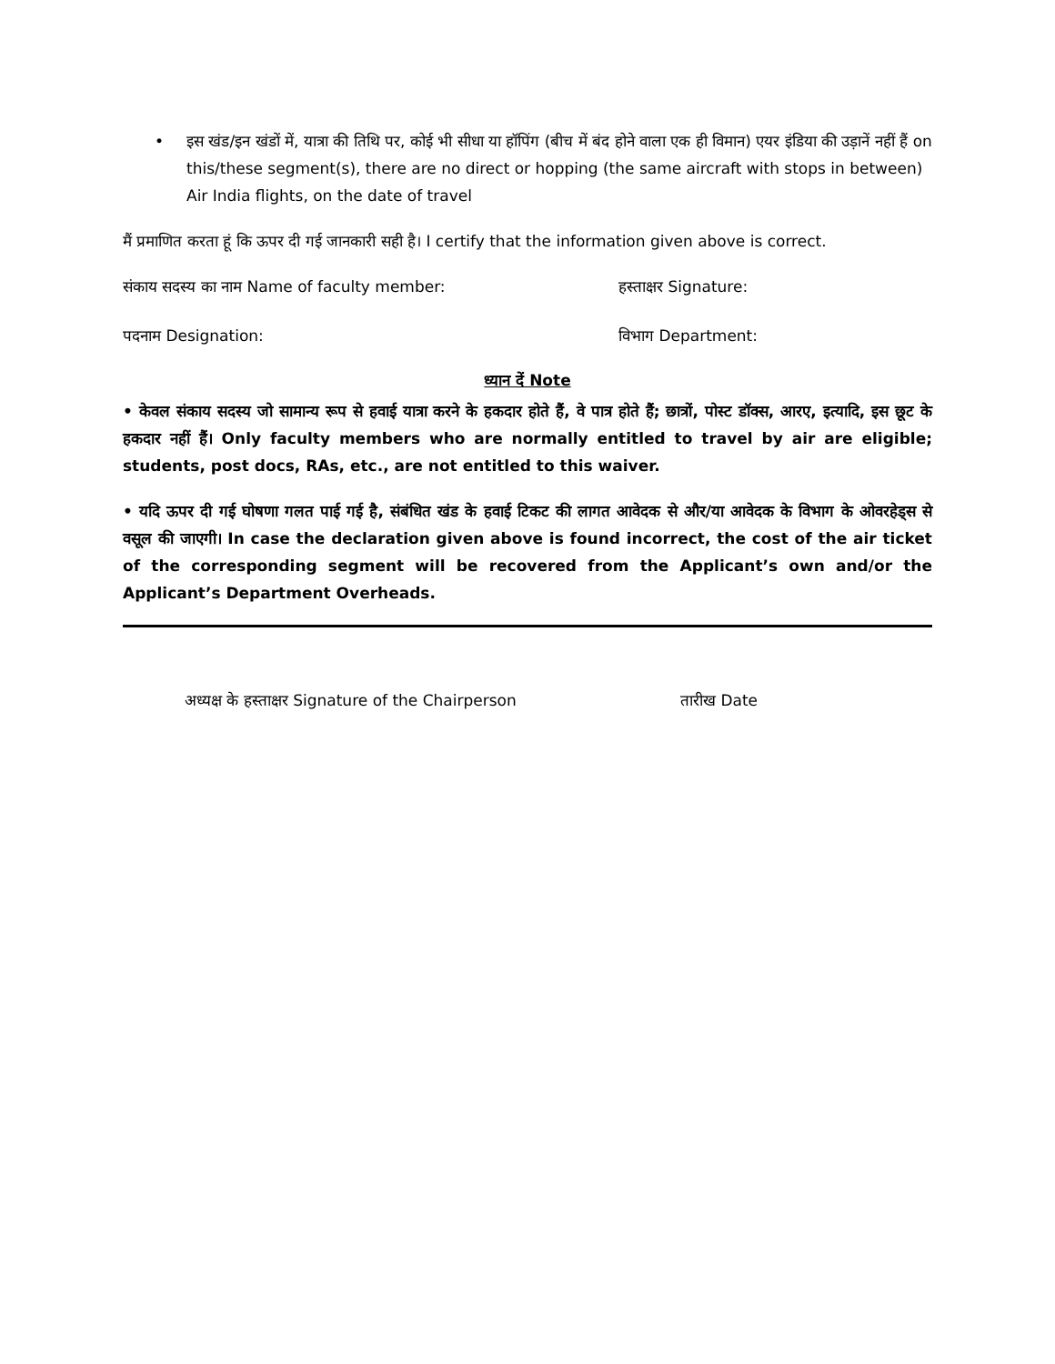• इस खंड/इन खंडों में, यात्रा की तिथि पर, कोई भी सीधा या हॉपिंग (बीच में बंद होने वाला एक ही विमान) एयर इंडिया की उड़ानें नहीं हैं on this/these segment(s), there are no direct or hopping (the same aircraft with stops in between) Air India flights, on the date of travel
मैं प्रमाणित करता हूं कि ऊपर दी गई जानकारी सही है। I certify that the information given above is correct.
संकाय सदस्य का नाम Name of faculty member: हस्ताक्षर Signature:
पदनाम Designation: विभाग Department:
ध्यान दें Note
• केवल संकाय सदस्य जो सामान्य रूप से हवाई यात्रा करने के हकदार होते हैं, वे पात्र होते हैं; छात्रों, पोस्ट डॉक्स, आरए, इत्यादि, इस छूट के हकदार नहीं हैं। Only faculty members who are normally entitled to travel by air are eligible; students, post docs, RAs, etc., are not entitled to this waiver.
• यदि ऊपर दी गई घोषणा गलत पाई गई है, संबंधित खंड के हवाई टिकट की लागत आवेदक से और/या आवेदक के विभाग के ओवरहेड्स से वसूल की जाएगी। In case the declaration given above is found incorrect, the cost of the air ticket of the corresponding segment will be recovered from the Applicant’s own and/or the Applicant’s Department Overheads.
अध्यक्ष के हस्ताक्षर Signature of the Chairperson तारीख Date